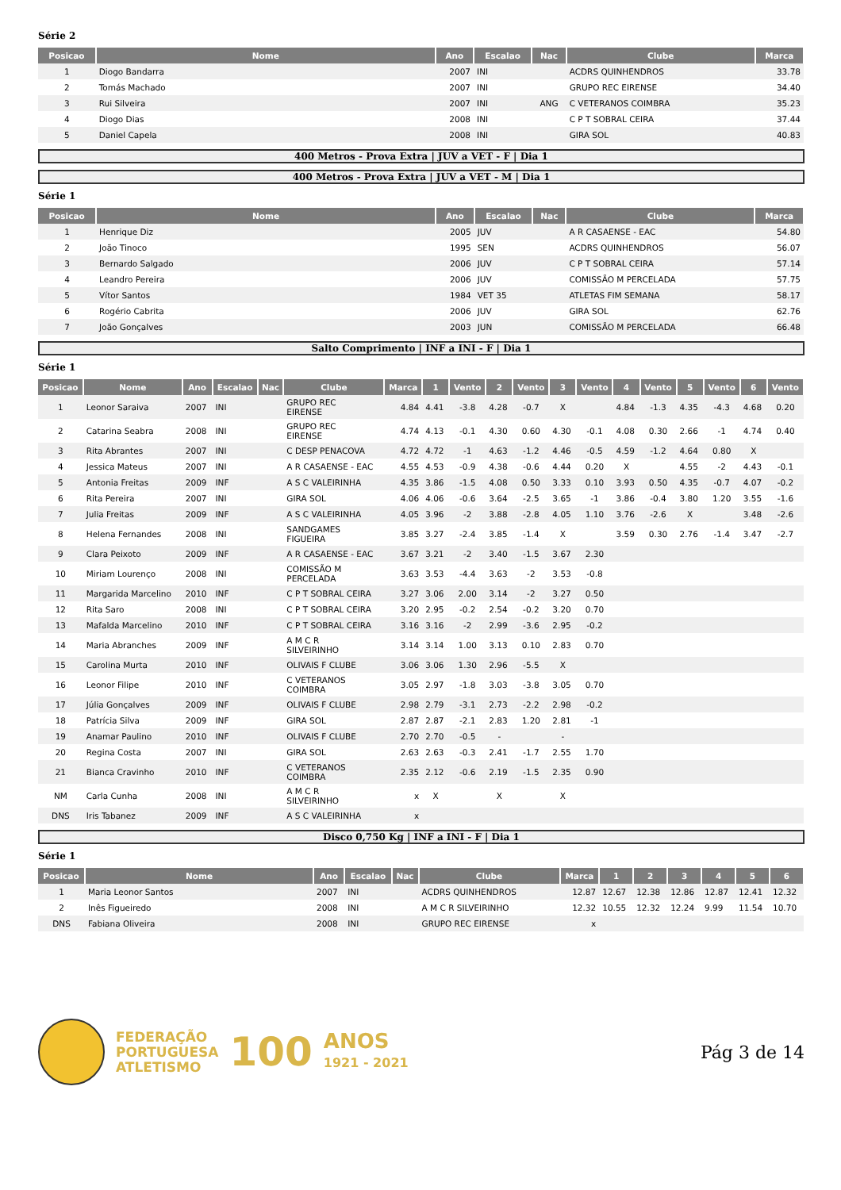Série 2
| Posicao | Nome | Ano | Escalao | Nac | Clube | Marca |
| --- | --- | --- | --- | --- | --- | --- |
| 1 | Diogo Bandarra | 2007 | INI | | ACDRS QUINHENDROS | 33.78 |
| 2 | Tomás Machado | 2007 | INI | | GRUPO REC EIRENSE | 34.40 |
| 3 | Rui Silveira | 2007 | INI | ANG | C VETERANOS COIMBRA | 35.23 |
| 4 | Diogo Dias | 2008 | INI | | C P T SOBRAL CEIRA | 37.44 |
| 5 | Daniel Capela | 2008 | INI | | GIRA SOL | 40.83 |
400 Metros - Prova Extra | JUV a VET - F | Dia 1
400 Metros - Prova Extra | JUV a VET - M | Dia 1
Série 1
| Posicao | Nome | Ano | Escalao | Nac | Clube | Marca |
| --- | --- | --- | --- | --- | --- | --- |
| 1 | Henrique Diz | 2005 | JUV | | A R CASAENSE - EAC | 54.80 |
| 2 | João Tinoco | 1995 | SEN | | ACDRS QUINHENDROS | 56.07 |
| 3 | Bernardo Salgado | 2006 | JUV | | C P T SOBRAL CEIRA | 57.14 |
| 4 | Leandro Pereira | 2006 | JUV | | COMISSÃO M PERCELADA | 57.75 |
| 5 | Vítor Santos | 1984 | VET 35 | | ATLETAS FIM SEMANA | 58.17 |
| 6 | Rogério Cabrita | 2006 | JUV | | GIRA SOL | 62.76 |
| 7 | João Gonçalves | 2003 | JUN | | COMISSÃO M PERCELADA | 66.48 |
Salto Comprimento | INF a INI - F | Dia 1
Série 1
| Posicao | Nome | Ano | Escalao | Nac | Clube | Marca | 1 | Vento | 2 | Vento | 3 | Vento | 4 | Vento | 5 | Vento | 6 | Vento |
| --- | --- | --- | --- | --- | --- | --- | --- | --- | --- | --- | --- | --- | --- | --- | --- | --- | --- | --- |
| 1 | Leonor Saraiva | 2007 | INI | | GRUPO REC EIRENSE | 4.84 | 4.41 | -3.8 | 4.28 | -0.7 | X | | 4.84 | -1.3 | 4.35 | -4.3 | 4.68 | 0.20 |
| 2 | Catarina Seabra | 2008 | INI | | GRUPO REC EIRENSE | 4.74 | 4.13 | -0.1 | 4.30 | 0.60 | 4.30 | -0.1 | 4.08 | 0.30 | 2.66 | -1 | 4.74 | 0.40 |
| 3 | Rita Abrantes | 2007 | INI | | C DESP PENACOVA | 4.72 | 4.72 | -1 | 4.63 | -1.2 | 4.46 | -0.5 | 4.59 | -1.2 | 4.64 | 0.80 | X | |
| 4 | Jessica Mateus | 2007 | INI | | A R CASAENSE - EAC | 4.55 | 4.53 | -0.9 | 4.38 | -0.6 | 4.44 | 0.20 | X | | 4.55 | -2 | 4.43 | -0.1 |
| 5 | Antonia Freitas | 2009 | INF | | A S C VALEIRINHA | 4.35 | 3.86 | -1.5 | 4.08 | 0.50 | 3.33 | 0.10 | 3.93 | 0.50 | 4.35 | -0.7 | 4.07 | -0.2 |
| 6 | Rita Pereira | 2007 | INI | | GIRA SOL | 4.06 | 4.06 | -0.6 | 3.64 | -2.5 | 3.65 | -1 | 3.86 | -0.4 | 3.80 | 1.20 | 3.55 | -1.6 |
| 7 | Julia Freitas | 2009 | INF | | A S C VALEIRINHA | 4.05 | 3.96 | -2 | 3.88 | -2.8 | 4.05 | 1.10 | 3.76 | -2.6 | X | | 3.48 | -2.6 |
| 8 | Helena Fernandes | 2008 | INI | | SANDGAMES FIGUEIRA | 3.85 | 3.27 | -2.4 | 3.85 | -1.4 | X | | 3.59 | 0.30 | 2.76 | -1.4 | 3.47 | -2.7 |
| 9 | Clara Peixoto | 2009 | INF | | A R CASAENSE - EAC | 3.67 | 3.21 | -2 | 3.40 | -1.5 | 3.67 | 2.30 | | | | | | |
| 10 | Miriam Lourenço | 2008 | INI | | COMISSÃO M PERCELADA | 3.63 | 3.53 | -4.4 | 3.63 | -2 | 3.53 | -0.8 | | | | | | |
| 11 | Margarida Marcelino | 2010 | INF | | C P T SOBRAL CEIRA | 3.27 | 3.06 | 2.00 | 3.14 | -2 | 3.27 | 0.50 | | | | | | |
| 12 | Rita Saro | 2008 | INI | | C P T SOBRAL CEIRA | 3.20 | 2.95 | -0.2 | 2.54 | -0.2 | 3.20 | 0.70 | | | | | | |
| 13 | Mafalda Marcelino | 2010 | INF | | C P T SOBRAL CEIRA | 3.16 | 3.16 | -2 | 2.99 | -3.6 | 2.95 | -0.2 | | | | | | |
| 14 | Maria Abranches | 2009 | INF | | A M C R SILVEIRINHO | 3.14 | 3.14 | 1.00 | 3.13 | 0.10 | 2.83 | 0.70 | | | | | | |
| 15 | Carolina Murta | 2010 | INF | | OLIVAIS F CLUBE | 3.06 | 3.06 | 1.30 | 2.96 | -5.5 | X | | | | | | | |
| 16 | Leonor Filipe | 2010 | INF | | C VETERANOS COIMBRA | 3.05 | 2.97 | -1.8 | 3.03 | -3.8 | 3.05 | 0.70 | | | | | | |
| 17 | Júlia Gonçalves | 2009 | INF | | OLIVAIS F CLUBE | 2.98 | 2.79 | -3.1 | 2.73 | -2.2 | 2.98 | -0.2 | | | | | | |
| 18 | Patrícia Silva | 2009 | INF | | GIRA SOL | 2.87 | 2.87 | -2.1 | 2.83 | 1.20 | 2.81 | -1 | | | | | | |
| 19 | Anamar Paulino | 2010 | INF | | OLIVAIS F CLUBE | 2.70 | 2.70 | -0.5 | - | | - | | | | | | | |
| 20 | Regina Costa | 2007 | INI | | GIRA SOL | 2.63 | 2.63 | -0.3 | 2.41 | -1.7 | 2.55 | 1.70 | | | | | | |
| 21 | Bianca Cravinho | 2010 | INF | | C VETERANOS COIMBRA | 2.35 | 2.12 | -0.6 | 2.19 | -1.5 | 2.35 | 0.90 | | | | | | |
| NM | Carla Cunha | 2008 | INI | | A M C R SILVEIRINHO | x | X | | X | | X | | | | | | | |
| DNS | Iris Tabanez | 2009 | INF | | A S C VALEIRINHA | x | | | | | | | | | | | | |
Disco 0,750 Kg | INF a INI - F | Dia 1
Série 1
| Posicao | Nome | Ano | Escalao | Nac | Clube | Marca | 1 | 2 | 3 | 4 | 5 | 6 |
| --- | --- | --- | --- | --- | --- | --- | --- | --- | --- | --- | --- | --- |
| 1 | Maria Leonor Santos | 2007 | INI | | ACDRS QUINHENDROS | 12.87 | 12.67 | 12.38 | 12.86 | 12.87 | 12.41 | 12.32 |
| 2 | Inês Figueiredo | 2008 | INI | | A M C R SILVEIRINHO | 12.32 | 10.55 | 12.32 | 12.24 | 9.99 | 11.54 | 10.70 |
| DNS | Fabiana Oliveira | 2008 | INI | | GRUPO REC EIRENSE | x | | | | | | |
FEDERAÇÃO
PORTUGUESA
ATLETISMO
100
ANOS
1921 - 2021
Pág 3 de 14